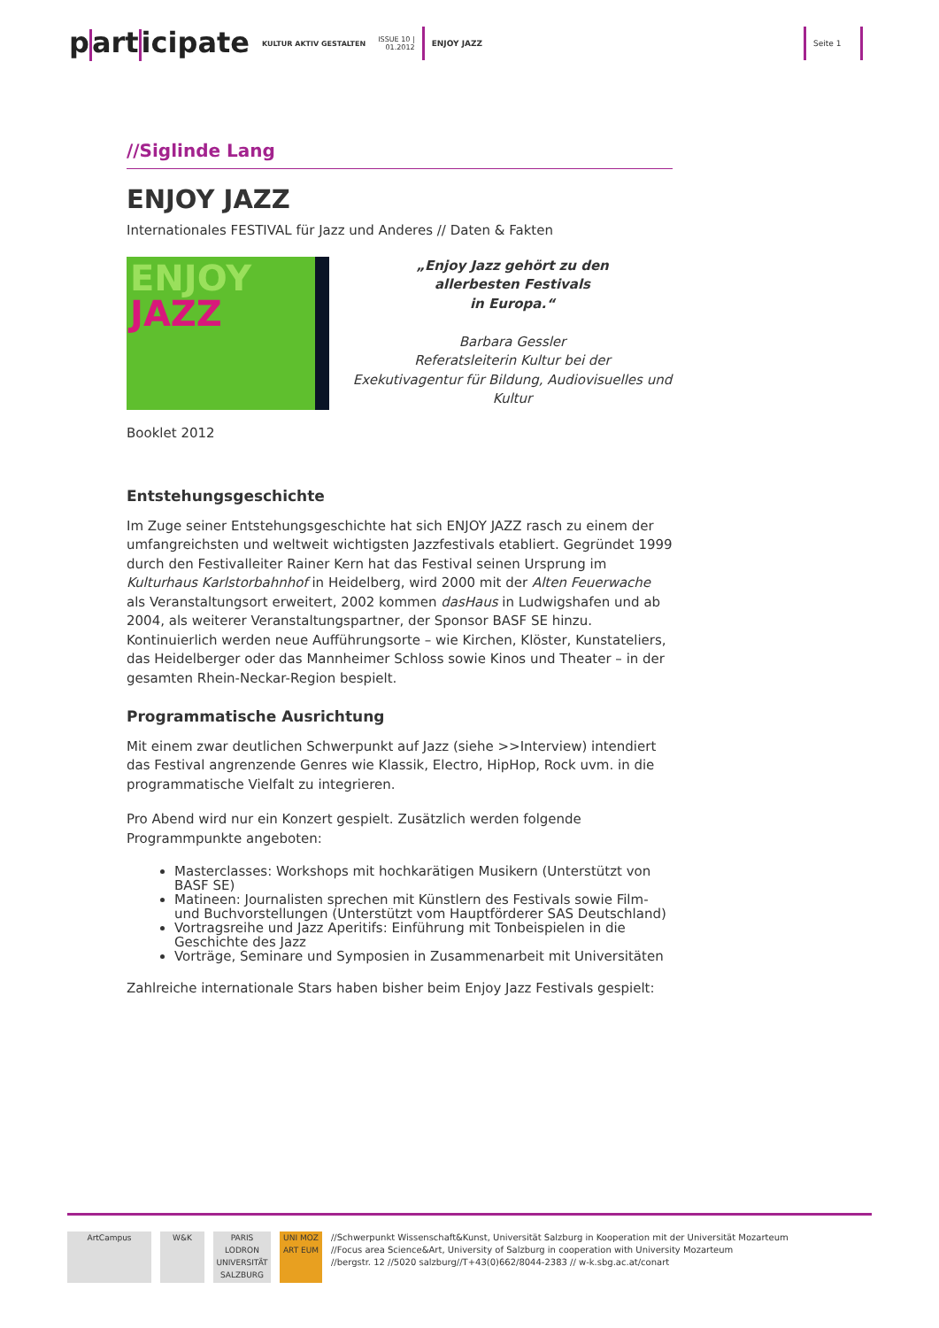p art icipate KULTUR AKTIV GESTALTEN ISSUE 10 |
01.2012 ENJOY JAZZ Seite 1
//Siglinde Lang
ENJOY JAZZ
Internationales FESTIVAL für Jazz und Anderes // Daten & Fakten
ENJOY
JAZZ
„Enjoy Jazz gehört zu den
allerbesten Festivals
in Europa.“
Barbara Gessler
Referatsleiterin Kultur bei der
Exekutivagentur für Bildung, Audiovisuelles und Kultur
Booklet 2012
Entstehungsgeschichte
Im Zuge seiner Entstehungsgeschichte hat sich ENJOY JAZZ rasch zu einem der umfangreichsten und weltweit wichtigsten Jazzfestivals etabliert. Gegründet 1999 durch den Festivalleiter Rainer Kern hat das Festival seinen Ursprung im Kulturhaus Karlstorbahnhof in Heidelberg, wird 2000 mit der Alten Feuerwache als Veranstaltungsort erweitert, 2002 kommen dasHaus in Ludwigshafen und ab 2004, als weiterer Veranstaltungspartner, der Sponsor BASF SE hinzu. Kontinuierlich werden neue Aufführungsorte – wie Kirchen, Klöster, Kunstateliers, das Heidelberger oder das Mannheimer Schloss sowie Kinos und Theater – in der gesamten Rhein-Neckar-Region bespielt.
Programmatische Ausrichtung
Mit einem zwar deutlichen Schwerpunkt auf Jazz (siehe >>Interview) intendiert das Festival angrenzende Genres wie Klassik, Electro, HipHop, Rock uvm. in die programmatische Vielfalt zu integrieren.
Pro Abend wird nur ein Konzert gespielt. Zusätzlich werden folgende Programmpunkte angeboten:
Masterclasses: Workshops mit hochkarätigen Musikern (Unterstützt von BASF SE)
Matineen: Journalisten sprechen mit Künstlern des Festivals sowie Film- und Buchvorstellungen (Unterstützt vom Hauptförderer SAS Deutschland)
Vortragsreihe und Jazz Aperitifs: Einführung mit Tonbeispielen in die Geschichte des Jazz
Vorträge, Seminare und Symposien in Zusammenarbeit mit Universitäten
Zahlreiche internationale Stars haben bisher beim Enjoy Jazz Festivals gespielt:
ArtCampus W&K PARIS LODRON UNIVERSITÄT SALZBURG
UNI MOZ ART EUM
//Schwerpunkt Wissenschaft&Kunst, Universität Salzburg in Kooperation mit der Universität Mozarteum
//Focus area Science&Art, University of Salzburg in cooperation with University Mozarteum
//bergstr. 12 //5020 salzburg//T+43(0)662/8044-2383 // w-k.sbg.ac.at/conart